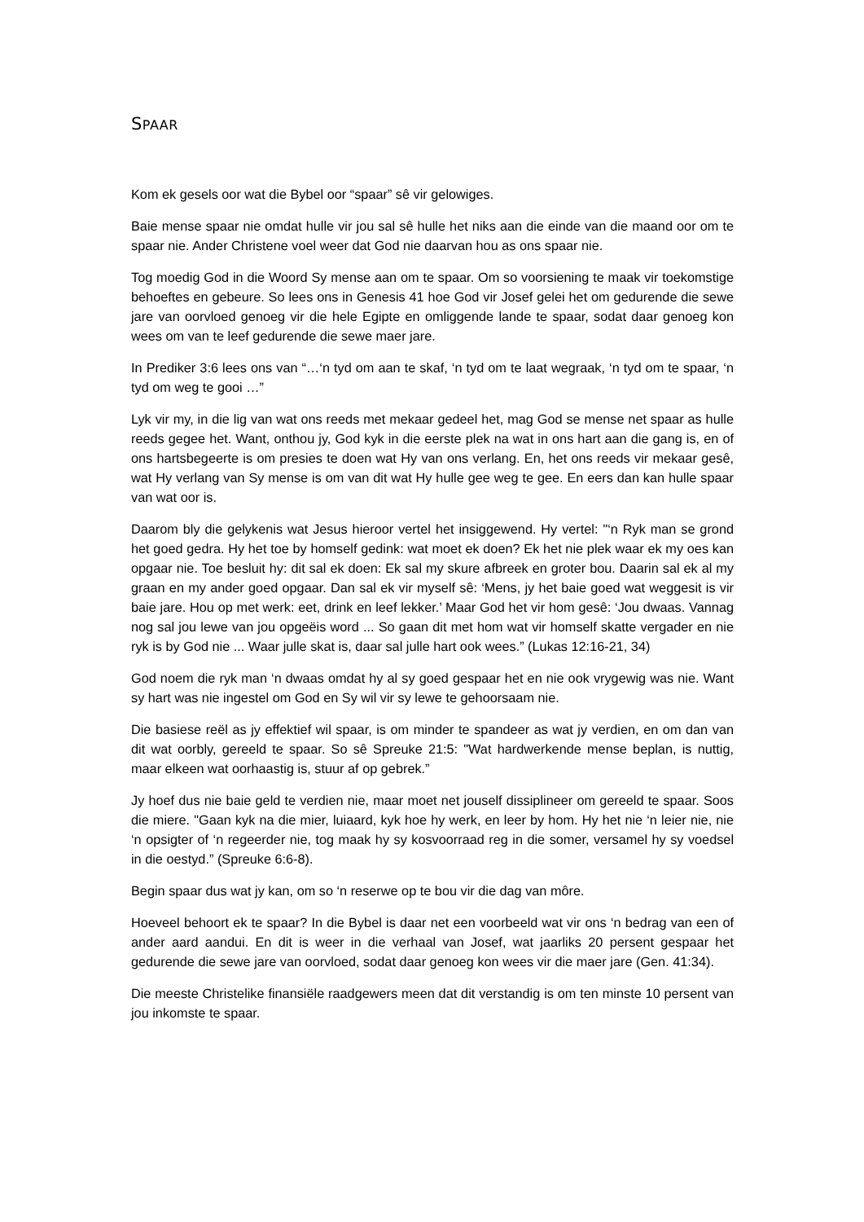SPAAR
Kom ek gesels oor wat die Bybel oor “spaar” sê vir gelowiges.
Baie mense spaar nie omdat hulle vir jou sal sê hulle het niks aan die einde van die maand oor om te spaar nie. Ander Christene voel weer dat God nie daarvan hou as ons spaar nie.
Tog moedig God in die Woord Sy mense aan om te spaar. Om so voorsiening te maak vir toekomstige behoeftes en gebeure. So lees ons in Genesis 41 hoe God vir Josef gelei het om gedurende die sewe jare van oorvloed genoeg vir die hele Egipte en omliggende lande te spaar, sodat daar genoeg kon wees om van te leef gedurende die sewe maer jare.
In Prediker 3:6 lees ons van “…‘n tyd om aan te skaf, ‘n tyd om te laat wegraak, ‘n tyd om te spaar, ‘n tyd om weg te gooi …”
Lyk vir my, in die lig van wat ons reeds met mekaar gedeel het, mag God se mense net spaar as hulle reeds gegee het. Want, onthou jy, God kyk in die eerste plek na wat in ons hart aan die gang is, en of ons hartsbegeerte is om presies te doen wat Hy van ons verlang. En, het ons reeds vir mekaar gesê, wat Hy verlang van Sy mense is om van dit wat Hy hulle gee weg te gee. En eers dan kan hulle spaar van wat oor is.
Daarom bly die gelykenis wat Jesus hieroor vertel het insiggewend. Hy vertel: "‘n Ryk man se grond het goed gedra. Hy het toe by homself gedink: wat moet ek doen? Ek het nie plek waar ek my oes kan opgaar nie. Toe besluit hy: dit sal ek doen: Ek sal my skure afbreek en groter bou. Daarin sal ek al my graan en my ander goed opgaar. Dan sal ek vir myself sê: ‘Mens, jy het baie goed wat weggesit is vir baie jare. Hou op met werk: eet, drink en leef lekker.’ Maar God het vir hom gesê: ‘Jou dwaas. Vannag nog sal jou lewe van jou opgeëis word ... So gaan dit met hom wat vir homself skatte vergader en nie ryk is by God nie ... Waar julle skat is, daar sal julle hart ook wees.” (Lukas 12:16-21, 34)
God noem die ryk man ‘n dwaas omdat hy al sy goed gespaar het en nie ook vrygewig was nie. Want sy hart was nie ingestel om God en Sy wil vir sy lewe te gehoorsaam nie.
Die basiese reël as jy effektief wil spaar, is om minder te spandeer as wat jy verdien, en om dan van dit wat oorbly, gereeld te spaar. So sê Spreuke 21:5: "Wat hardwerkende mense beplan, is nuttig, maar elkeen wat oorhaastig is, stuur af op gebrek.”
Jy hoef dus nie baie geld te verdien nie, maar moet net jouself dissiplineer om gereeld te spaar. Soos die miere. "Gaan kyk na die mier, luiaard, kyk hoe hy werk, en leer by hom. Hy het nie ‘n leier nie, nie ‘n opsigter of ‘n regeerder nie, tog maak hy sy kosvoorraad reg in die somer, versamel hy sy voedsel in die oestyd.” (Spreuke 6:6-8).
Begin spaar dus wat jy kan, om so ‘n reserwe op te bou vir die dag van môre.
Hoeveel behoort ek te spaar? In die Bybel is daar net een voorbeeld wat vir ons ‘n bedrag van een of ander aard aandui. En dit is weer in die verhaal van Josef, wat jaarliks 20 persent gespaar het gedurende die sewe jare van oorvloed, sodat daar genoeg kon wees vir die maer jare (Gen. 41:34).
Die meeste Christelike finansiële raadgewers meen dat dit verstandig is om ten minste 10 persent van jou inkomste te spaar.